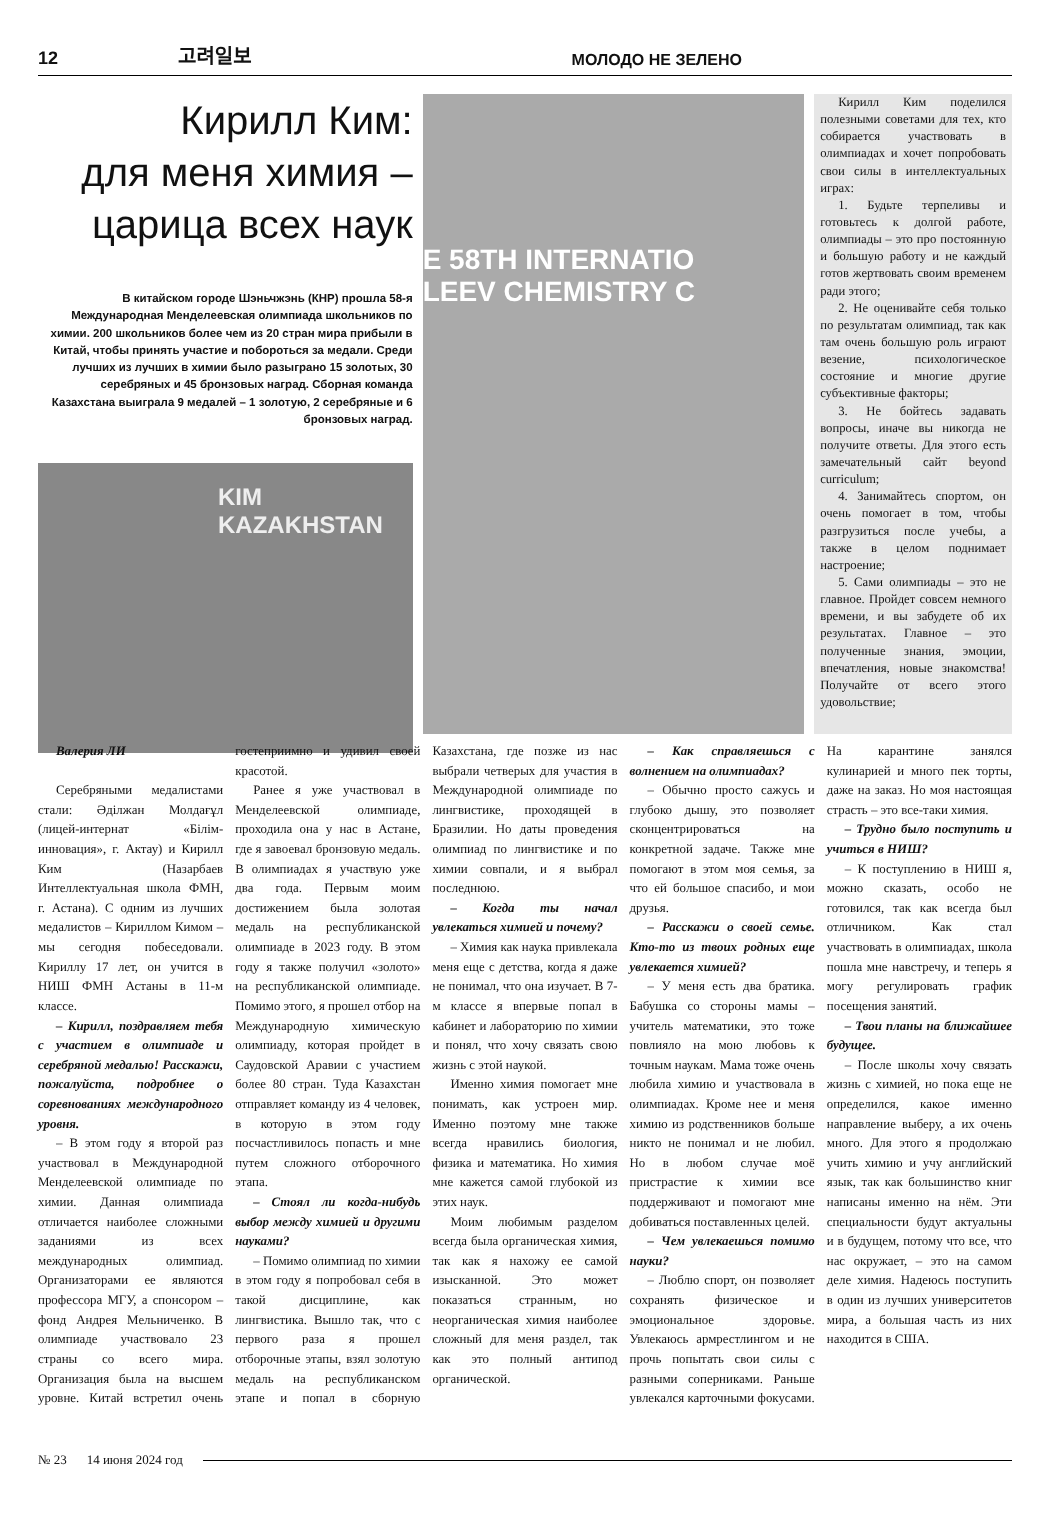12 고려일보 МОЛОДО НЕ ЗЕЛЕНО
Кирилл Ким:
для меня химия –
царица всех наук
В китайском городе Шэньчжэнь (КНР) прошла 58-я Международная Менделеевская олимпиада школьников по химии. 200 школьников более чем из 20 стран мира прибыли в Китай, чтобы принять участие и побороться за медали. Среди лучших из лучших в химии было разыграно 15 золотых, 30 серебряных и 45 бронзовых наград. Сборная команда Казахстана выиграла 9 медалей – 1 золотую, 2 серебряные и 6 бронзовых наград.
KIM
KAZAKHSTAN
E 58TH INTERNATIO
LEEV CHEMISTRY C
Кирилл Ким поделился полезными советами для тех, кто собирается участвовать в олимпиадах и хочет попробовать свои силы в интеллектуальных играх:
1. Будьте терпеливы и готовьтесь к долгой работе, олимпиады – это про постоянную и большую работу и не каждый готов жертвовать своим временем ради этого;
2. Не оценивайте себя только по результатам олимпиад, так как там очень большую роль играют везение, психологическое состояние и многие другие субъективные факторы;
3. Не бойтесь задавать вопросы, иначе вы никогда не получите ответы. Для этого есть замечательный сайт beyond curriculum;
4. Занимайтесь спортом, он очень помогает в том, чтобы разгрузиться после учебы, а также в целом поднимает настроение;
5. Сами олимпиады – это не главное. Пройдет совсем немного времени, и вы забудете об их результатах. Главное – это полученные знания, эмоции, впечатления, новые знакомства! Получайте от всего этого удовольствие;
Валерия ЛИ
Серебряными медалистами стали: Әділжан Молдағұл (лицей-интернат «Білім-инновация», г. Актау) и Кирилл Ким (Назарбаев Интеллектуальная школа ФМН, г. Астана). С одним из лучших медалистов – Кириллом Кимом – мы сегодня побеседовали. Кириллу 17 лет, он учится в НИШ ФМН Астаны в 11-м классе.
– Кирилл, поздравляем тебя с участием в олимпиаде и серебряной медалью! Расскажи, пожалуйста, подробнее о соревнованиях международного уровня.
– В этом году я второй раз участвовал в Международной Менделеевской олимпиаде по химии. Данная олимпиада отличается наиболее сложными заданиями из всех международных олимпиад. Организаторами ее являются профессора МГУ, а спонсором – фонд Андрея Мельниченко. В олимпиаде участвовало 23 страны со всего мира. Организация была на высшем уровне. Китай встретил очень гостеприимно и удивил своей красотой.
Ранее я уже участвовал в Менделеевской олимпиаде, проходила она у нас в Астане, где я завоевал бронзовую медаль. В олимпиадах я участвую уже два года. Первым моим достижением была золотая медаль на республиканской олимпиаде в 2023 году. В этом году я также получил «золото» на республиканской олимпиаде. Помимо этого, я прошел отбор на Международную химическую олимпиаду, которая пройдет в Саудовской Аравии с участием более 80 стран. Туда Казахстан отправляет команду из 4 человек, в которую в этом году посчастливилось попасть и мне путем сложного отборочного этапа.
– Стоял ли когда-нибудь выбор между химией и другими науками?
– Помимо олимпиад по химии в этом году я попробовал себя в такой дисциплине, как лингвистика. Вышло так, что с первого раза я прошел отборочные этапы, взял золотую медаль на республиканском этапе и попал в сборную Казахстана, где позже из нас выбрали четверых для участия в Международной олимпиаде по лингвистике, проходящей в Бразилии. Но даты проведения олимпиад по лингвистике и по химии совпали, и я выбрал последнюю.
– Когда ты начал увлекаться химией и почему?
– Химия как наука привлекала меня еще с детства, когда я даже не понимал, что она изучает. В 7-м классе я впервые попал в кабинет и лабораторию по химии и понял, что хочу связать свою жизнь с этой наукой.
Именно химия помогает мне понимать, как устроен мир. Именно поэтому мне также всегда нравились биология, физика и математика. Но химия мне кажется самой глубокой из этих наук.
Моим любимым разделом всегда была органическая химия, так как я нахожу ее самой изысканной. Это может показаться странным, но неорганическая химия наиболее сложный для меня раздел, так как это полный антипод органической.
– Как справляешься с волнением на олимпиадах?
– Обычно просто сажусь и глубоко дышу, это позволяет сконцентрироваться на конкретной задаче. Также мне помогают в этом моя семья, за что ей большое спасибо, и мои друзья.
– Расскажи о своей семье. Кто-то из твоих родных еще увлекается химией?
– У меня есть два братика. Бабушка со стороны мамы – учитель математики, это тоже повлияло на мою любовь к точным наукам. Мама тоже очень любила химию и участвовала в олимпиадах. Кроме нее и меня химию из родственников больше никто не понимал и не любил. Но в любом случае моё пристрастие к химии все поддерживают и помогают мне добиваться поставленных целей.
– Чем увлекаешься помимо науки?
– Люблю спорт, он позволяет сохранять физическое и эмоциональное здоровье. Увлекаюсь армрестлингом и не прочь попытать свои силы с разными соперниками. Раньше увлекался карточными фокусами. На карантине занялся кулинарией и много пек торты, даже на заказ. Но моя настоящая страсть – это все-таки химия.
– Трудно было поступить и учиться в НИШ?
– К поступлению в НИШ я, можно сказать, особо не готовился, так как всегда был отличником. Как стал участвовать в олимпиадах, школа пошла мне навстречу, и теперь я могу регулировать график посещения занятий.
– Твои планы на ближайшее будущее.
– После школы хочу связать жизнь с химией, но пока еще не определился, какое именно направление выберу, а их очень много. Для этого я продолжаю учить химию и учу английский язык, так как большинство книг написаны именно на нём. Эти специальности будут актуальны и в будущем, потому что все, что нас окружает, – это на самом деле химия. Надеюсь поступить в один из лучших университетов мира, а большая часть из них находится в США.
№ 23 14 июня 2024 год